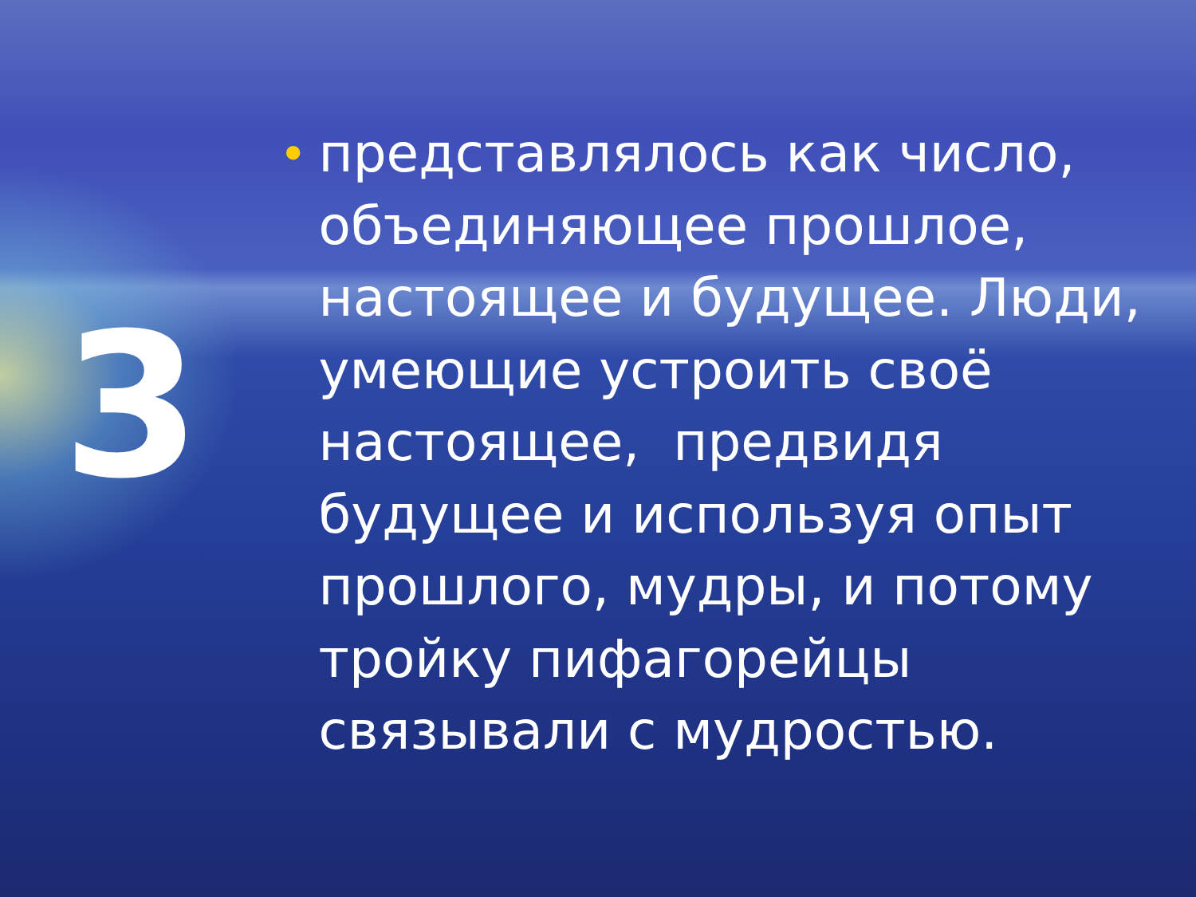3
•
представлялось как число, объединяющее прошлое, настоящее и будущее. Люди, умеющие устроить своё настоящее, предвидя будущее и используя опыт прошлого, мудры, и потому тройку пифагорейцы связывали с мудростью.